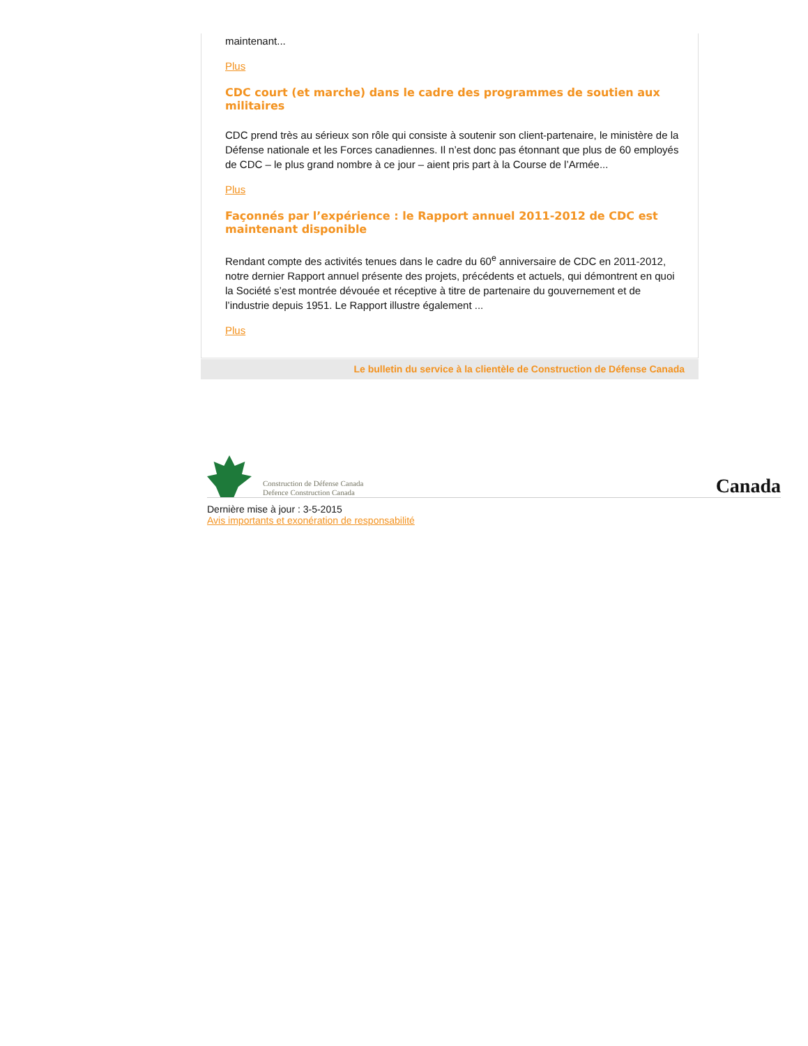maintenant...
Plus
CDC court (et marche) dans le cadre des programmes de soutien aux militaires
CDC prend très au sérieux son rôle qui consiste à soutenir son client-partenaire, le ministère de la Défense nationale et les Forces canadiennes. Il n’est donc pas étonnant que plus de 60 employés de CDC – le plus grand nombre à ce jour – aient pris part à la Course de l’Armée...
Plus
Façonnés par l’expérience : le Rapport annuel 2011-2012 de CDC est maintenant disponible
Rendant compte des activités tenues dans le cadre du 60<sup>e</sup> anniversaire de CDC en 2011-2012, notre dernier Rapport annuel présente des projets, précédents et actuels, qui démontrent en quoi la Société s’est montrée dévouée et réceptive à titre de partenaire du gouvernement et de l’industrie depuis 1951. Le Rapport illustre également ...
Plus
Le bulletin du service à la clientèle de Construction de Défense Canada
Construction de Défense Canada
Defence Construction Canada
Canada
Dernière mise à jour : 3-5-2015
Avis importants et exonération de responsabilité